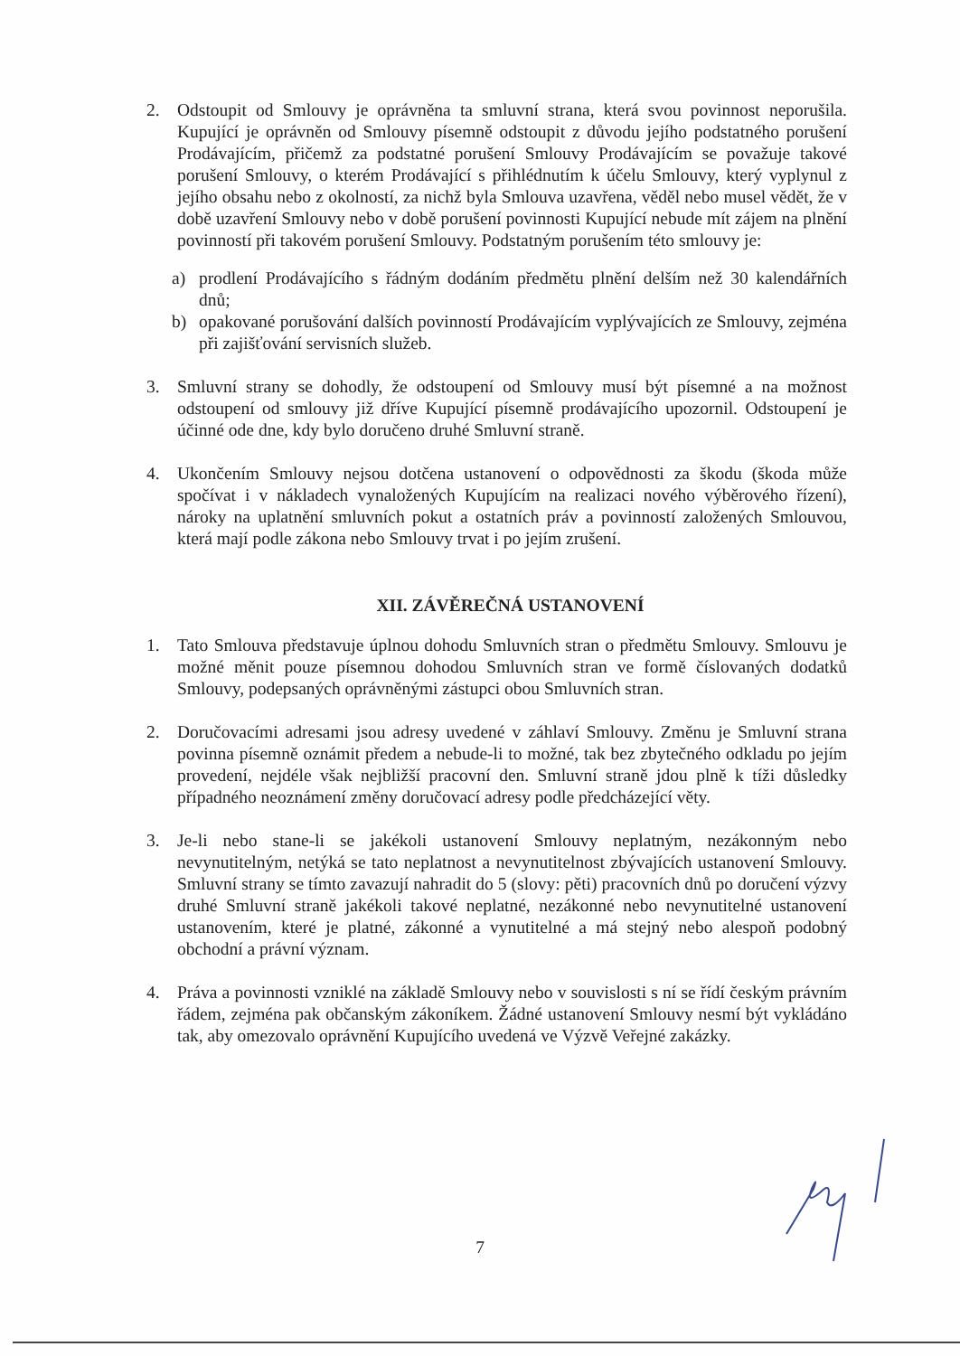2. Odstoupit od Smlouvy je oprávněna ta smluvní strana, která svou povinnost neporušila. Kupující je oprávněn od Smlouvy písemně odstoupit z důvodu jejího podstatného porušení Prodávajícím, přičemž za podstatné porušení Smlouvy Prodávajícím se považuje takové porušení Smlouvy, o kterém Prodávající s přihlédnutím k účelu Smlouvy, který vyplynul z jejího obsahu nebo z okolností, za nichž byla Smlouva uzavřena, věděl nebo musel vědět, že v době uzavření Smlouvy nebo v době porušení povinnosti Kupující nebude mít zájem na plnění povinností při takovém porušení Smlouvy. Podstatným porušením této smlouvy je:
a) prodlení Prodávajícího s řádným dodáním předmětu plnění delším než 30 kalendářních dnů;
b) opakované porušování dalších povinností Prodávajícím vyplývajících ze Smlouvy, zejména při zajišťování servisních služeb.
3. Smluvní strany se dohodly, že odstoupení od Smlouvy musí být písemné a na možnost odstoupení od smlouvy již dříve Kupující písemně prodávajícího upozornil. Odstoupení je účinné ode dne, kdy bylo doručeno druhé Smluvní straně.
4. Ukončením Smlouvy nejsou dotčena ustanovení o odpovědnosti za škodu (škoda může spočívat i v nákladech vynaložených Kupujícím na realizaci nového výběrového řízení), nároky na uplatnění smluvních pokut a ostatních práv a povinností založených Smlouvou, která mají podle zákona nebo Smlouvy trvat i po jejím zrušení.
XII. ZÁVĚREČNÁ USTANOVENÍ
1. Tato Smlouva představuje úplnou dohodu Smluvních stran o předmětu Smlouvy. Smlouvu je možné měnit pouze písemnou dohodou Smluvních stran ve formě číslovaných dodatků Smlouvy, podepsaných oprávněnými zástupci obou Smluvních stran.
2. Doručovacími adresami jsou adresy uvedené v záhlaví Smlouvy. Změnu je Smluvní strana povinna písemně oznámit předem a nebude-li to možné, tak bez zbytečného odkladu po jejím provedení, nejdéle však nejbližší pracovní den. Smluvní straně jdou plně k tíži důsledky případného neoznámení změny doručovací adresy podle předcházející věty.
3. Je-li nebo stane-li se jakékoli ustanovení Smlouvy neplatným, nezákonným nebo nevynutitelným, netýká se tato neplatnost a nevynutitelnost zbývajících ustanovení Smlouvy. Smluvní strany se tímto zavazují nahradit do 5 (slovy: pěti) pracovních dnů po doručení výzvy druhé Smluvní straně jakékoli takové neplatné, nezákonné nebo nevynutitelné ustanovení ustanovením, které je platné, zákonné a vynutitelné a má stejný nebo alespoň podobný obchodní a právní význam.
4. Práva a povinnosti vzniklé na základě Smlouvy nebo v souvislosti s ní se řídí českým právním řádem, zejména pak občanským zákoníkem. Žádné ustanovení Smlouvy nesmí být vykládáno tak, aby omezovalo oprávnění Kupujícího uvedená ve Výzvě Veřejné zakázky.
7